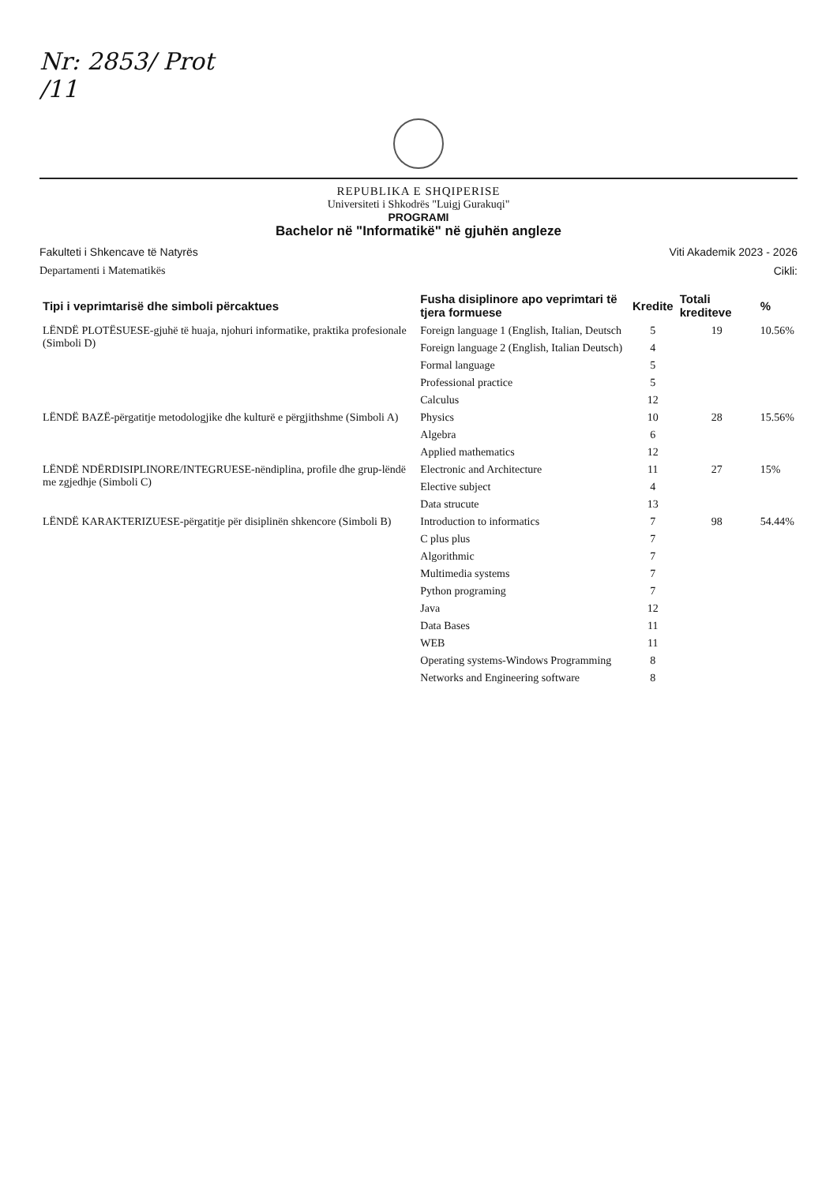Nr: 2853/ Prot
/11
REPUBLIKA E SHQIPERISE
Universiteti i Shkodrës "Luigj Gurakuqi"
PROGRAMI
Bachelor në "Informatikë" në gjuhën angleze
Fakulteti i Shkencave të Natyrës Viti Akademik 2023 - 2026
Departamenti i Matematikës Cikli:
| Tipi i veprimtarisë dhe simboli përcaktues | Fusha disiplinore apo veprimtari të tjera formuese | Kredite | Totali krediteve | % |
| --- | --- | --- | --- | --- |
| LËNDË PLOTËSUESE-gjuhë të huaja, njohuri informatike, praktika profesionale (Simboli D) | Foreign language 1 (English, Italian, Deutsch | 5 | 19 | 10.56% |
| | Foreign language 2 (English, Italian Deutsch) | 4 | | |
| | Formal language | 5 | | |
| | Professional practice | 5 | | |
| | Calculus | 12 | | |
| LËNDË BAZË-përgatitje metodologjike dhe kulturë e përgjithshme (Simboli A) | Physics | 10 | 28 | 15.56% |
| | Algebra | 6 | | |
| | Applied mathematics | 12 | | |
| LËNDË NDËRDISIPLINORE/INTEGRUESE-nëndiplina, profile dhe grup-lëndë me zgjedhje (Simboli C) | Electronic and Architecture | 11 | 27 | 15% |
| | Elective subject | 4 | | |
| | Data strucute | 13 | | |
| LËNDË KARAKTERIZUESE-përgatitje për disiplinën shkencore (Simboli B) | Introduction to informatics | 7 | 98 | 54.44% |
| | C plus plus | 7 | | |
| | Algorithmic | 7 | | |
| | Multimedia systems | 7 | | |
| | Python programing | 7 | | |
| | Java | 12 | | |
| | Data Bases | 11 | | |
| | WEB | 11 | | |
| | Operating systems-Windows Programming | 8 | | |
| | Networks and Engineering software | 8 | | |